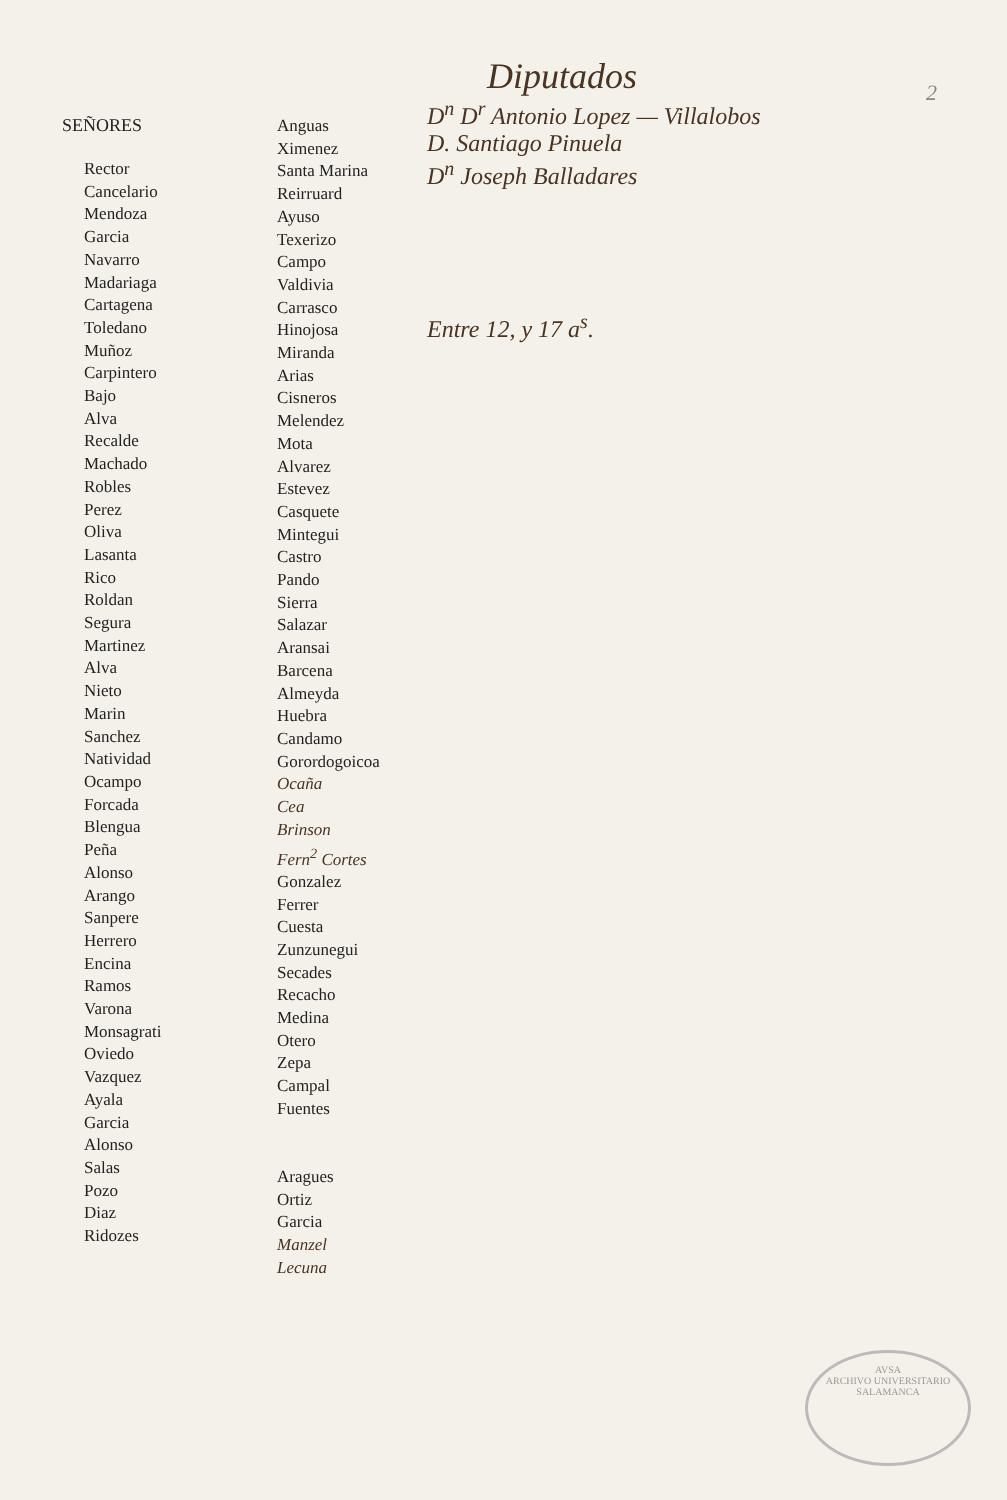2
SEÑORES
Rector
Cancelario
Mendoza
Garcia
Navarro
Madariaga
Cartagena
Toledano
Muñoz
Carpintero
Bajo
Alva
Recalde
Machado
Robles
Perez
Oliva
Lasanta
Rico
Roldan
Segura
Martinez
Alva
Nieto
Marin
Sanchez
Natividad
Ocampo
Forcada
Blengua
Peña
Alonso
Arango
Sanpere
Herrero
Encina
Ramos
Varona
Monsagrati
Oviedo
Vazquez
Ayala
Garcia
Alonso
Salas
Pozo
Diaz
Ridozes
Anguas
Ximenez
Santa Marina
Reirruard
Ayuso
Texerizo
Campo
Valdivia
Carrasco
Hinojosa
Miranda
Arias
Cisneros
Melendez
Mota
Alvarez
Estevez
Casquete
Mintegui
Castro
Pando
Sierra
Salazar
Aransai
Barcena
Almeyda
Huebra
Candamo
Gorordogoicoa
Ocaña
Cea
Brinson
Fern<sup>2</sup> Cortes
Gonzalez
Ferrer
Cuesta
Zunzunegui
Secades
Recacho
Medina
Otero
Zepa
Campal
Fuentes
Aragues
Ortiz
Garcia
Manzel
Lecuna
Diputados
D<sup>n</sup> D<sup>r</sup> Antonio Lopez — Villalobos
D. Santiago Pinuela
D<sup>n</sup> Joseph Balladares
Entre 12, y 17 a<sup>s</sup>.
AVSA
ARCHIVO UNIVERSITARIO
SALAMANCA